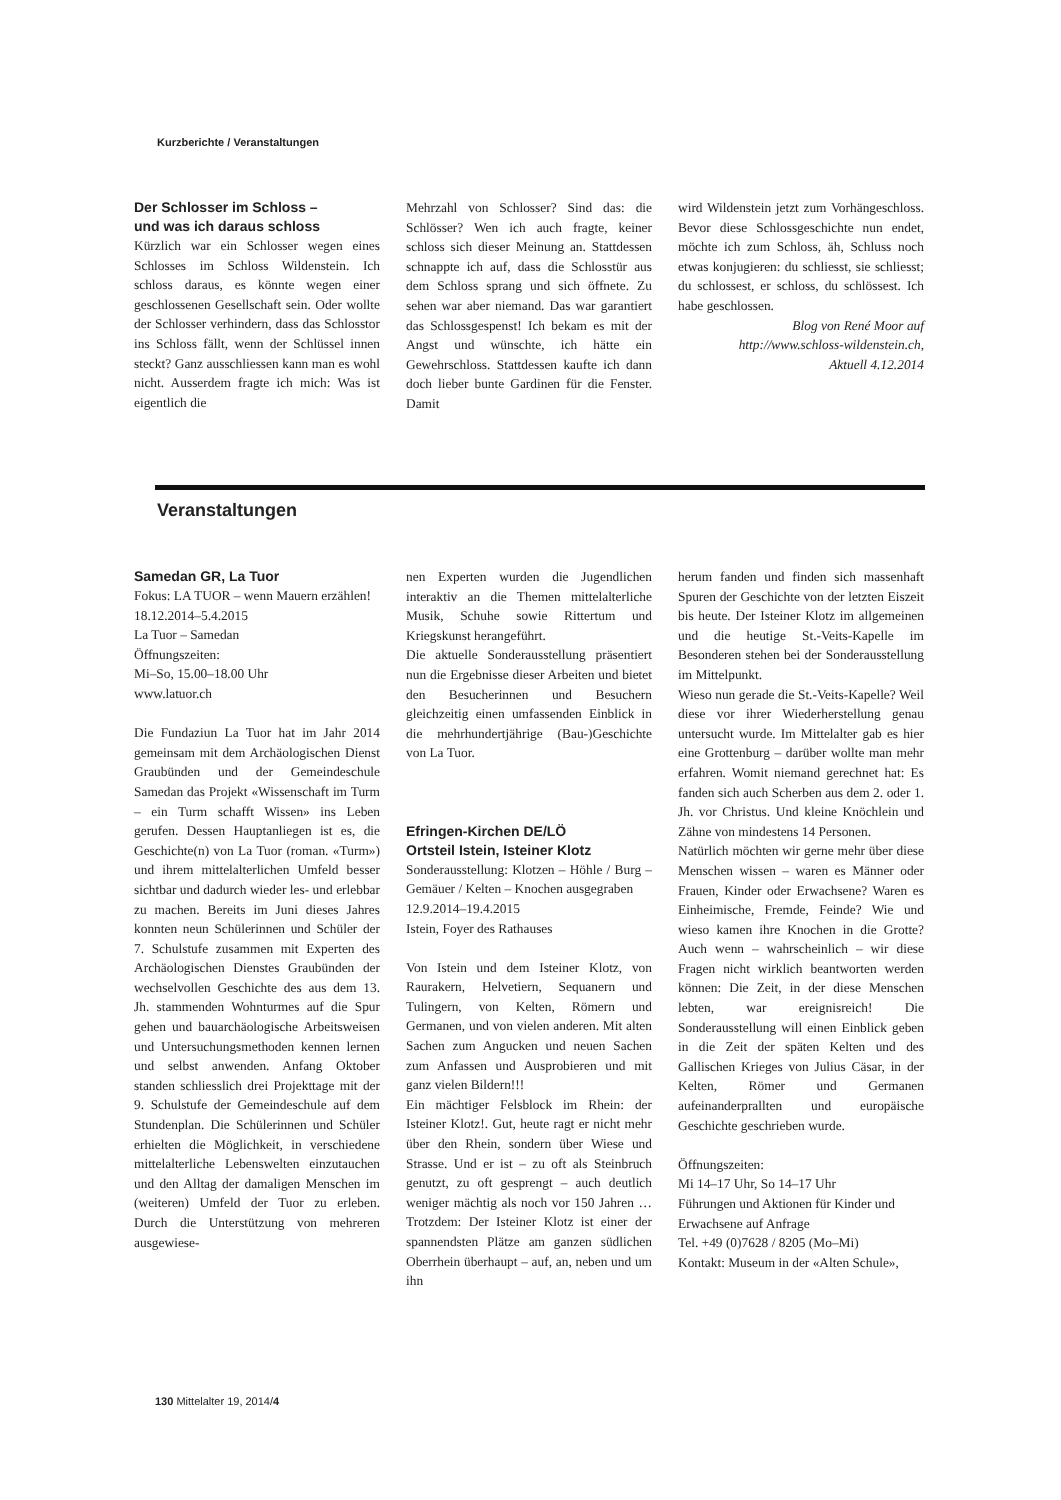Kurzberichte / Veranstaltungen
Der Schlosser im Schloss –
und was ich daraus schloss
Kürzlich war ein Schlosser wegen eines Schlosses im Schloss Wildenstein. Ich schloss daraus, es könnte wegen einer geschlossenen Gesellschaft sein. Oder wollte der Schlosser verhindern, dass das Schlosstor ins Schloss fällt, wenn der Schlüssel innen steckt? Ganz ausschliessen kann man es wohl nicht. Ausserdem fragte ich mich: Was ist eigentlich die
Mehrzahl von Schlosser? Sind das: die Schlösser? Wen ich auch fragte, keiner schloss sich dieser Meinung an. Stattdessen schnappte ich auf, dass die Schlosstür aus dem Schloss sprang und sich öffnete. Zu sehen war aber niemand. Das war garantiert das Schlossgespenst! Ich bekam es mit der Angst und wünschte, ich hätte ein Gewehrschloss. Stattdessen kaufte ich dann doch lieber bunte Gardinen für die Fenster. Damit
wird Wildenstein jetzt zum Vorhängeschloss. Bevor diese Schlossgeschichte nun endet, möchte ich zum Schloss, äh, Schluss noch etwas konjugieren: du schliesst, sie schliesst; du schlossest, er schloss, du schlössest. Ich habe geschlossen.
Blog von René Moor auf
http://www.schloss-wildenstein.ch,
Aktuell 4.12.2014
Veranstaltungen
Samedan GR, La Tuor
Fokus: LA TUOR – wenn Mauern erzählen!
18.12.2014–5.4.2015
La Tuor – Samedan
Öffnungszeiten:
Mi–So, 15.00–18.00 Uhr
www.latuor.ch
Die Fundaziun La Tuor hat im Jahr 2014 gemeinsam mit dem Archäologischen Dienst Graubünden und der Gemeindeschule Samedan das Projekt «Wissenschaft im Turm – ein Turm schafft Wissen» ins Leben gerufen. Dessen Hauptanliegen ist es, die Geschichte(n) von La Tuor (roman. «Turm») und ihrem mittelalterlichen Umfeld besser sichtbar und dadurch wieder les- und erlebbar zu machen. Bereits im Juni dieses Jahres konnten neun Schülerinnen und Schüler der 7. Schulstufe zusammen mit Experten des Archäologischen Dienstes Graubünden der wechselvollen Geschichte des aus dem 13. Jh. stammenden Wohnturmes auf die Spur gehen und bauarchäologische Arbeitsweisen und Untersuchungsmethoden kennen lernen und selbst anwenden. Anfang Oktober standen schliesslich drei Projekttage mit der 9. Schulstufe der Gemeindeschule auf dem Stundenplan. Die Schülerinnen und Schüler erhielten die Möglichkeit, in verschiedene mittelalterliche Lebenswelten einzutauchen und den Alltag der damaligen Menschen im (weiteren) Umfeld der Tuor zu erleben. Durch die Unterstützung von mehreren ausgewiese-
nen Experten wurden die Jugendlichen interaktiv an die Themen mittelalterliche Musik, Schuhe sowie Rittertum und Kriegskunst herangeführt.
Die aktuelle Sonderausstellung präsentiert nun die Ergebnisse dieser Arbeiten und bietet den Besucherinnen und Besuchern gleichzeitig einen umfassenden Einblick in die mehrhundertjährige (Bau-)Geschichte von La Tuor.
Efringen-Kirchen DE/LÖ
Ortsteil Istein, Isteiner Klotz
Sonderausstellung: Klotzen – Höhle / Burg – Gemäuer / Kelten – Knochen ausgegraben
12.9.2014–19.4.2015
Istein, Foyer des Rathauses
Von Istein und dem Isteiner Klotz, von Raurakern, Helvetiern, Sequanern und Tulingern, von Kelten, Römern und Germanen, und von vielen anderen. Mit alten Sachen zum Angucken und neuen Sachen zum Anfassen und Ausprobieren und mit ganz vielen Bildern!!!
Ein mächtiger Felsblock im Rhein: der Isteiner Klotz!. Gut, heute ragt er nicht mehr über den Rhein, sondern über Wiese und Strasse. Und er ist – zu oft als Steinbruch genutzt, zu oft gesprengt – auch deutlich weniger mächtig als noch vor 150 Jahren … Trotzdem: Der Isteiner Klotz ist einer der spannendsten Plätze am ganzen südlichen Oberrhein überhaupt – auf, an, neben und um ihn
herum fanden und finden sich massenhaft Spuren der Geschichte von der letzten Eiszeit bis heute. Der Isteiner Klotz im allgemeinen und die heutige St.-Veits-Kapelle im Besonderen stehen bei der Sonderausstellung im Mittelpunkt.
Wieso nun gerade die St.-Veits-Kapelle? Weil diese vor ihrer Wiederherstellung genau untersucht wurde. Im Mittelalter gab es hier eine Grottenburg – darüber wollte man mehr erfahren. Womit niemand gerechnet hat: Es fanden sich auch Scherben aus dem 2. oder 1. Jh. vor Christus. Und kleine Knöchlein und Zähne von mindestens 14 Personen.
Natürlich möchten wir gerne mehr über diese Menschen wissen – waren es Männer oder Frauen, Kinder oder Erwachsene? Waren es Einheimische, Fremde, Feinde? Wie und wieso kamen ihre Knochen in die Grotte? Auch wenn – wahrscheinlich – wir diese Fragen nicht wirklich beantworten werden können: Die Zeit, in der diese Menschen lebten, war ereignisreich! Die Sonderausstellung will einen Einblick geben in die Zeit der späten Kelten und des Gallischen Krieges von Julius Cäsar, in der Kelten, Römer und Germanen aufeinanderprallten und europäische Geschichte geschrieben wurde.
Öffnungszeiten:
Mi 14–17 Uhr, So 14–17 Uhr
Führungen und Aktionen für Kinder und Erwachsene auf Anfrage
Tel. +49 (0)7628 / 8205 (Mo–Mi)
Kontakt: Museum in der «Alten Schule»,
130 Mittelalter 19, 2014/4